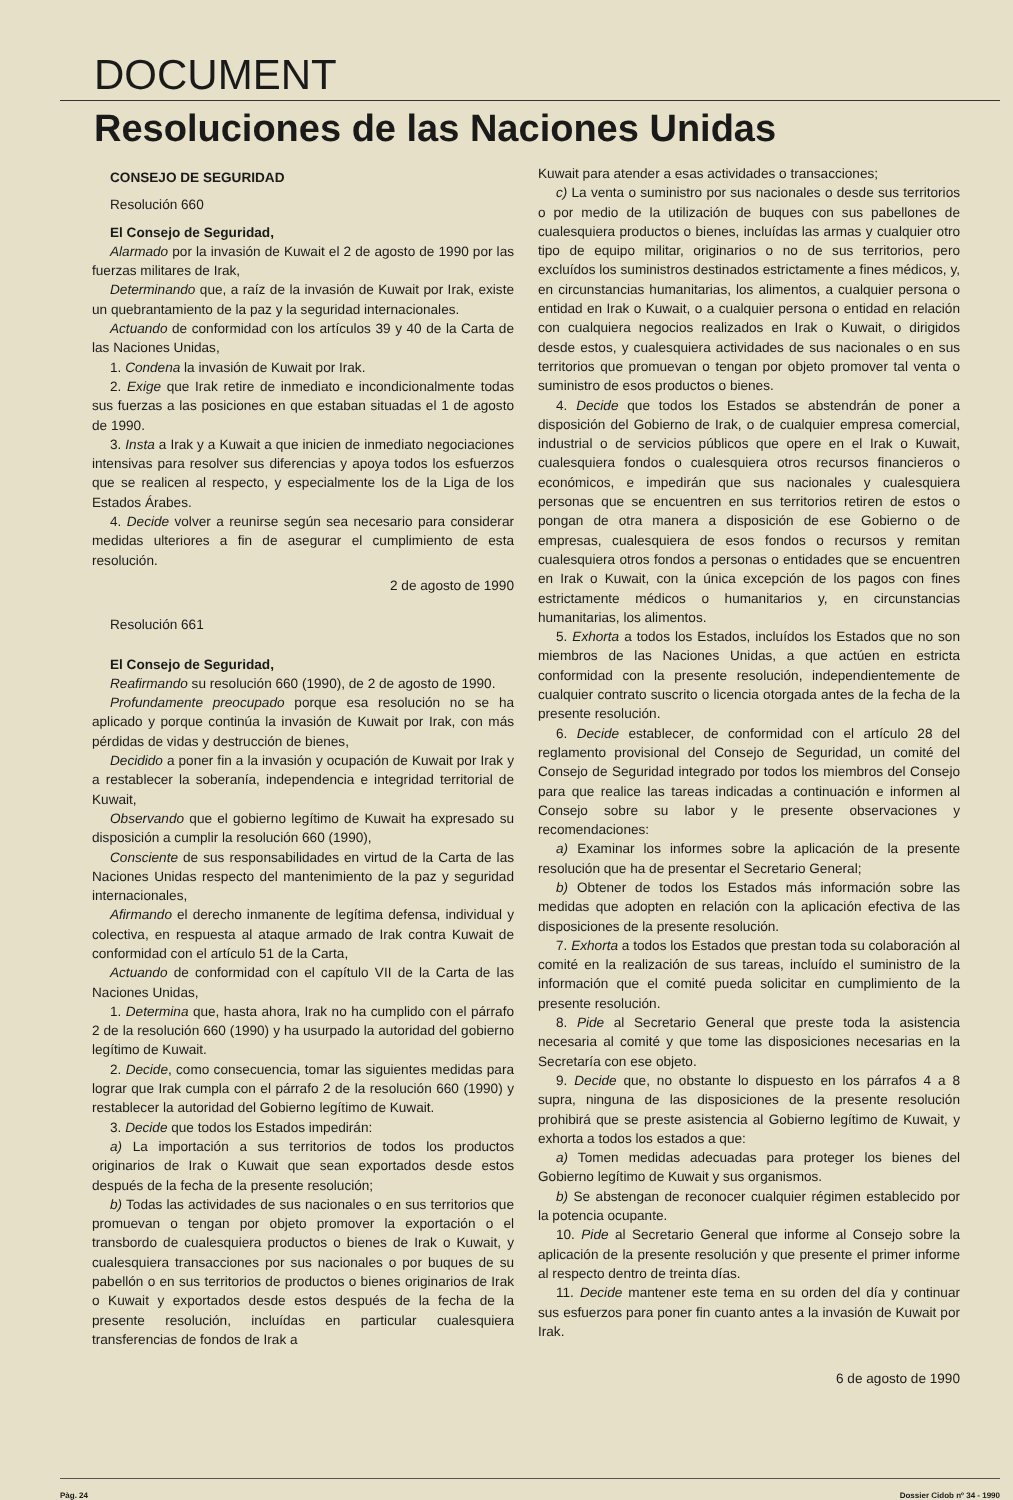DOCUMENT
Resoluciones de las Naciones Unidas
CONSEJO DE SEGURIDAD
Resolución 660
El Consejo de Seguridad,
Alarmado por la invasión de Kuwait el 2 de agosto de 1990 por las fuerzas militares de Irak,
Determinando que, a raíz de la invasión de Kuwait por Irak, existe un quebrantamiento de la paz y la seguridad internacionales.
Actuando de conformidad con los artículos 39 y 40 de la Carta de las Naciones Unidas,
1. Condena la invasión de Kuwait por Irak.
2. Exige que Irak retire de inmediato e incondicionalmente todas sus fuerzas a las posiciones en que estaban situadas el 1 de agosto de 1990.
3. Insta a Irak y a Kuwait a que inicien de inmediato negociaciones intensivas para resolver sus diferencias y apoya todos los esfuerzos que se realicen al respecto, y especialmente los de la Liga de los Estados Árabes.
4. Decide volver a reunirse según sea necesario para considerar medidas ulteriores a fin de asegurar el cumplimiento de esta resolución.
2 de agosto de 1990
Resolución 661
El Consejo de Seguridad,
Reafirmando su resolución 660 (1990), de 2 de agosto de 1990.
Profundamente preocupado porque esa resolución no se ha aplicado y porque continúa la invasión de Kuwait por Irak, con más pérdidas de vidas y destrucción de bienes,
Decidido a poner fin a la invasión y ocupación de Kuwait por Irak y a restablecer la soberanía, independencia e integridad territorial de Kuwait,
Observando que el gobierno legítimo de Kuwait ha expresado su disposición a cumplir la resolución 660 (1990),
Consciente de sus responsabilidades en virtud de la Carta de las Naciones Unidas respecto del mantenimiento de la paz y seguridad internacionales,
Afirmando el derecho inmanente de legítima defensa, individual y colectiva, en respuesta al ataque armado de Irak contra Kuwait de conformidad con el artículo 51 de la Carta,
Actuando de conformidad con el capítulo VII de la Carta de las Naciones Unidas,
1. Determina que, hasta ahora, Irak no ha cumplido con el párrafo 2 de la resolución 660 (1990) y ha usurpado la autoridad del gobierno legítimo de Kuwait.
2. Decide, como consecuencia, tomar las siguientes medidas para lograr que Irak cumpla con el párrafo 2 de la resolución 660 (1990) y restablecer la autoridad del Gobierno legítimo de Kuwait.
3. Decide que todos los Estados impedirán:
a) La importación a sus territorios de todos los productos originarios de Irak o Kuwait que sean exportados desde estos después de la fecha de la presente resolución;
b) Todas las actividades de sus nacionales o en sus territorios que promuevan o tengan por objeto promover la exportación o el transbordo de cualesquiera productos o bienes de Irak o Kuwait, y cualesquiera transacciones por sus nacionales o por buques de su pabellón o en sus territorios de productos o bienes originarios de Irak o Kuwait y exportados desde estos después de la fecha de la presente resolución, incluídas en particular cualesquiera transferencias de fondos de Irak a
Kuwait para atender a esas actividades o transacciones;
c) La venta o suministro por sus nacionales o desde sus territorios o por medio de la utilización de buques con sus pabellones de cualesquiera productos o bienes, incluídas las armas y cualquier otro tipo de equipo militar, originarios o no de sus territorios, pero excluídos los suministros destinados estrictamente a fines médicos, y, en circunstancias humanitarias, los alimentos, a cualquier persona o entidad en Irak o Kuwait, o a cualquier persona o entidad en relación con cualquiera negocios realizados en Irak o Kuwait, o dirigidos desde estos, y cualesquiera actividades de sus nacionales o en sus territorios que promuevan o tengan por objeto promover tal venta o suministro de esos productos o bienes.
4. Decide que todos los Estados se abstendrán de poner a disposición del Gobierno de Irak, o de cualquier empresa comercial, industrial o de servicios públicos que opere en el Irak o Kuwait, cualesquiera fondos o cualesquiera otros recursos financieros o económicos, e impedirán que sus nacionales y cualesquiera personas que se encuentren en sus territorios retiren de estos o pongan de otra manera a disposición de ese Gobierno o de empresas, cualesquiera de esos fondos o recursos y remitan cualesquiera otros fondos a personas o entidades que se encuentren en Irak o Kuwait, con la única excepción de los pagos con fines estrictamente médicos o humanitarios y, en circunstancias humanitarias, los alimentos.
5. Exhorta a todos los Estados, incluídos los Estados que no son miembros de las Naciones Unidas, a que actúen en estricta conformidad con la presente resolución, independientemente de cualquier contrato suscrito o licencia otorgada antes de la fecha de la presente resolución.
6. Decide establecer, de conformidad con el artículo 28 del reglamento provisional del Consejo de Seguridad, un comité del Consejo de Seguridad integrado por todos los miembros del Consejo para que realice las tareas indicadas a continuación e informen al Consejo sobre su labor y le presente observaciones y recomendaciones:
a) Examinar los informes sobre la aplicación de la presente resolución que ha de presentar el Secretario General;
b) Obtener de todos los Estados más información sobre las medidas que adopten en relación con la aplicación efectiva de las disposiciones de la presente resolución.
7. Exhorta a todos los Estados que prestan toda su colaboración al comité en la realización de sus tareas, incluído el suministro de la información que el comité pueda solicitar en cumplimiento de la presente resolución.
8. Pide al Secretario General que preste toda la asistencia necesaria al comité y que tome las disposiciones necesarias en la Secretaría con ese objeto.
9. Decide que, no obstante lo dispuesto en los párrafos 4 a 8 supra, ninguna de las disposiciones de la presente resolución prohibirá que se preste asistencia al Gobierno legítimo de Kuwait, y exhorta a todos los estados a que:
a) Tomen medidas adecuadas para proteger los bienes del Gobierno legítimo de Kuwait y sus organismos.
b) Se abstengan de reconocer cualquier régimen establecido por la potencia ocupante.
10. Pide al Secretario General que informe al Consejo sobre la aplicación de la presente resolución y que presente el primer informe al respecto dentro de treinta días.
11. Decide mantener este tema en su orden del día y continuar sus esfuerzos para poner fin cuanto antes a la invasión de Kuwait por Irak.
6 de agosto de 1990
Pàg. 24 Dossier Cidob nº 34 - 1990